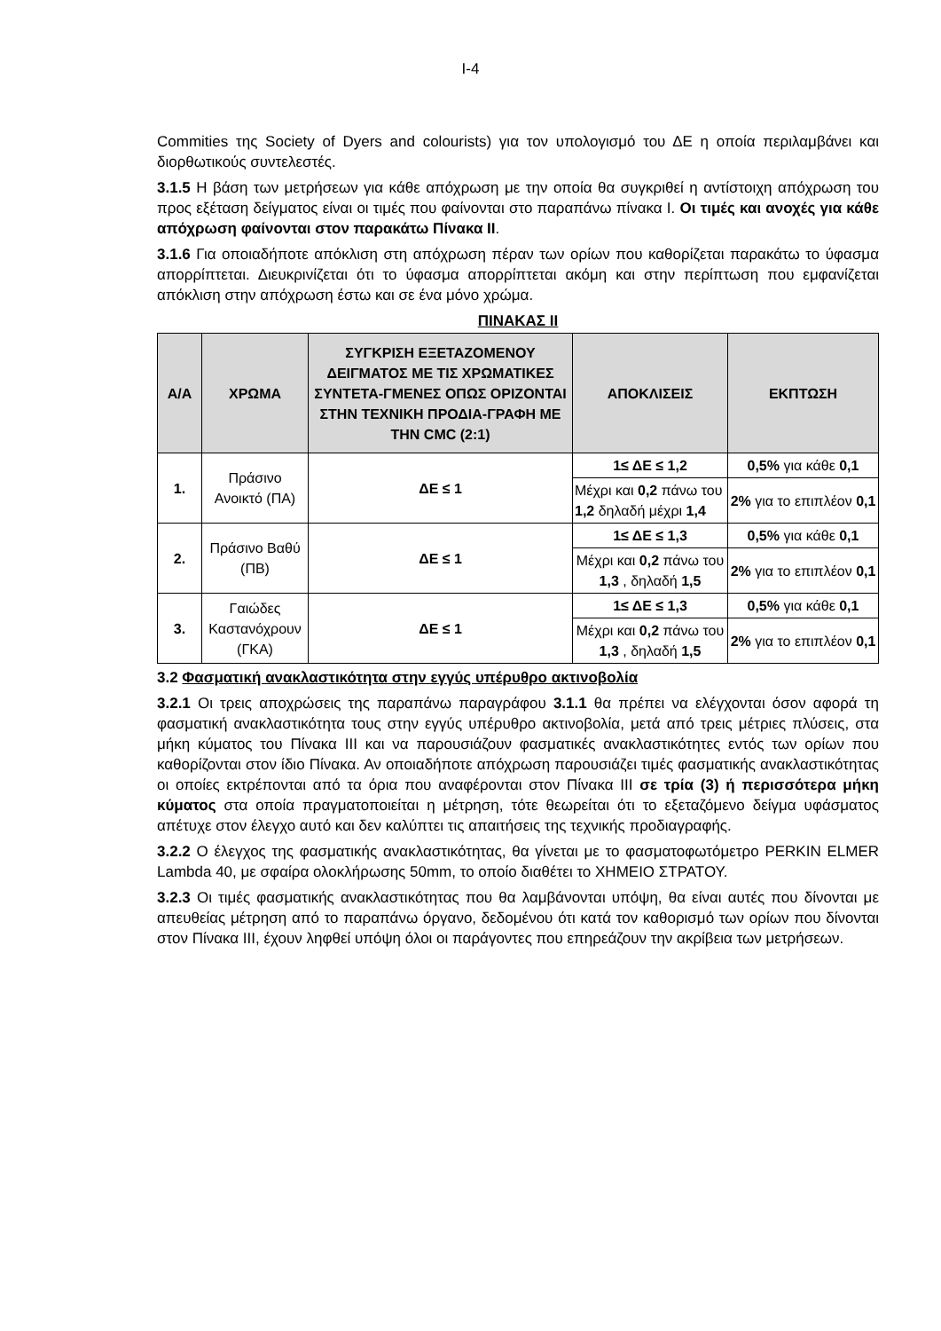I-4
Commities της Society of Dyers and colourists) για τον υπολογισμό του ΔΕ η οποία περιλαμβάνει και διορθωτικούς συντελεστές.
3.1.5 Η βάση των μετρήσεων για κάθε απόχρωση με την οποία θα συγκριθεί η αντίστοιχη απόχρωση του προς εξέταση δείγματος είναι οι τιμές που φαίνονται στο παραπάνω πίνακα Ι. Οι τιμές και ανοχές για κάθε απόχρωση φαίνονται στον παρακάτω Πίνακα ΙΙ.
3.1.6 Για οποιαδήποτε απόκλιση στη απόχρωση πέραν των ορίων που καθορίζεται παρακάτω το ύφασμα απορρίπτεται. Διευκρινίζεται ότι το ύφασμα απορρίπτεται ακόμη και στην περίπτωση που εμφανίζεται απόκλιση στην απόχρωση έστω και σε ένα μόνο χρώμα.
ΠΙΝΑΚΑΣ ΙΙ
| Α/Α | ΧΡΩΜΑ | ΣΥΓΚΡΙΣΗ ΕΞΕΤΑΖΟΜΕΝΟΥ ΔΕΙΓΜΑΤΟΣ ΜΕ ΤΙΣ ΧΡΩΜΑΤΙΚΕΣ ΣΥΝΤΕΤΑ-ΓΜΕΝΕΣ ΟΠΩΣ ΟΡΙΖΟΝΤΑΙ ΣΤΗΝ ΤΕΧΝΙΚΗ ΠΡΟΔΙΑ-ΓΡΑΦΗ ΜΕ ΤΗΝ CMC (2:1) | ΑΠΟΚΛΙΣΕΙΣ | ΕΚΠΤΩΣΗ |
| --- | --- | --- | --- | --- |
| 1. | Πράσινο Ανοικτό (ΠΑ) | ΔΕ ≤ 1 | 1≤ ΔΕ ≤ 1,2 | 0,5% για κάθε 0,1 |
| | | | Μέχρι και 0,2 πάνω του 1,2 δηλαδή μέχρι 1,4 | 2% για το επιπλέον 0,1 |
| 2. | Πράσινο Βαθύ (ΠΒ) | ΔΕ ≤ 1 | 1≤ ΔΕ ≤ 1,3 | 0,5% για κάθε 0,1 |
| | | | Μέχρι και 0,2 πάνω του 1,3 , δηλαδή 1,5 | 2% για το επιπλέον 0,1 |
| 3. | Γαιώδες Καστανόχρουν (ΓΚΑ) | ΔΕ ≤ 1 | 1≤ ΔΕ ≤ 1,3 | 0,5% για κάθε 0,1 |
| | | | Μέχρι και 0,2 πάνω του 1,3 , δηλαδή 1,5 | 2% για το επιπλέον 0,1 |
3.2 Φασματική ανακλαστικότητα στην εγγύς υπέρυθρο ακτινοβολία
3.2.1 Οι τρεις αποχρώσεις της παραπάνω παραγράφου 3.1.1 θα πρέπει να ελέγχονται όσον αφορά τη φασματική ανακλαστικότητα τους στην εγγύς υπέρυθρο ακτινοβολία, μετά από τρεις μέτριες πλύσεις, στα μήκη κύματος του Πίνακα ΙΙΙ και να παρουσιάζουν φασματικές ανακλαστικότητες εντός των ορίων που καθορίζονται στον ίδιο Πίνακα. Αν οποιαδήποτε απόχρωση παρουσιάζει τιμές φασματικής ανακλαστικότητας οι οποίες εκτρέπονται από τα όρια που αναφέρονται στον Πίνακα ΙΙΙ σε τρία (3) ή περισσότερα μήκη κύματος στα οποία πραγματοποιείται η μέτρηση, τότε θεωρείται ότι το εξεταζόμενο δείγμα υφάσματος απέτυχε στον έλεγχο αυτό και δεν καλύπτει τις απαιτήσεις της τεχνικής προδιαγραφής.
3.2.2 Ο έλεγχος της φασματικής ανακλαστικότητας, θα γίνεται με το φασματοφωτόμετρο PERKIN ELMER Lambda 40, με σφαίρα ολοκλήρωσης 50mm, το οποίο διαθέτει το ΧΗΜΕΙΟ ΣΤΡΑΤΟΥ.
3.2.3 Οι τιμές φασματικής ανακλαστικότητας που θα λαμβάνονται υπόψη, θα είναι αυτές που δίνονται με απευθείας μέτρηση από το παραπάνω όργανο, δεδομένου ότι κατά τον καθορισμό των ορίων που δίνονται στον Πίνακα ΙΙΙ, έχουν ληφθεί υπόψη όλοι οι παράγοντες που επηρεάζουν την ακρίβεια των μετρήσεων.